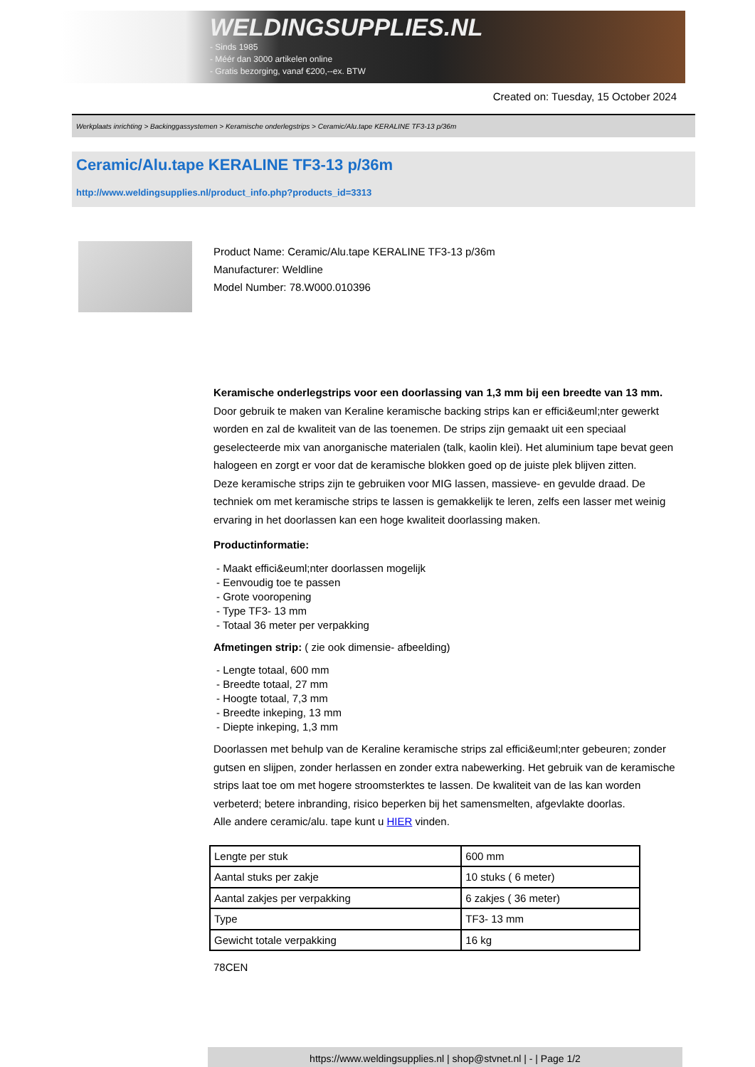WELDINGSUPPLIES.NL
- Sinds 1985
- Méér dan 3000 artikelen online
- Gratis bezorging, vanaf €200,--ex. BTW
Created on: Tuesday, 15 October 2024
Werkplaats inrichting > Backinggassystemen > Keramische onderlegstrips > Ceramic/Alu.tape KERALINE TF3-13 p/36m
Ceramic/Alu.tape KERALINE TF3-13 p/36m
http://www.weldingsupplies.nl/product_info.php?products_id=3313
Product Name: Ceramic/Alu.tape KERALINE TF3-13 p/36m
Manufacturer: Weldline
Model Number: 78.W000.010396
Keramische onderlegstrips voor een doorlassing van 1,3 mm bij een breedte van 13 mm. Door gebruik te maken van Keraline keramische backing strips kan er effici&euml;nter gewerkt worden en zal de kwaliteit van de las toenemen. De strips zijn gemaakt uit een speciaal geselecteerde mix van anorganische materialen (talk, kaolin klei). Het aluminium tape bevat geen halogeen en zorgt er voor dat de keramische blokken goed op de juiste plek blijven zitten.
Deze keramische strips zijn te gebruiken voor MIG lassen, massieve- en gevulde draad. De techniek om met keramische strips te lassen is gemakkelijk te leren, zelfs een lasser met weinig ervaring in het doorlassen kan een hoge kwaliteit doorlassing maken.
Productinformatie:
- Maakt effici&euml;nter doorlassen mogelijk
- Eenvoudig toe te passen
- Grote vooropening
- Type TF3- 13 mm
- Totaal 36 meter per verpakking
Afmetingen strip: ( zie ook dimensie- afbeelding)
- Lengte totaal, 600 mm
- Breedte totaal, 27 mm
- Hoogte totaal, 7,3 mm
- Breedte inkeping, 13 mm
- Diepte inkeping, 1,3 mm
Doorlassen met behulp van de Keraline keramische strips zal effici&euml;nter gebeuren; zonder gutsen en slijpen, zonder herlassen en zonder extra nabewerking. Het gebruik van de keramische strips laat toe om met hogere stroomsterktes te lassen. De kwaliteit van de las kan worden verbeterd; betere inbranding, risico beperken bij het samensmelten, afgevlakte doorlas.
Alle andere ceramic/alu. tape kunt u HIER vinden.
| Lengte per stuk | 600 mm |
| Aantal stuks per zakje | 10 stuks ( 6 meter) |
| Aantal zakjes per verpakking | 6 zakjes ( 36 meter) |
| Type | TF3- 13 mm |
| Gewicht totale verpakking | 16 kg |
78CEN
https://www.weldingsupplies.nl | shop@stvnet.nl | - | Page 1/2